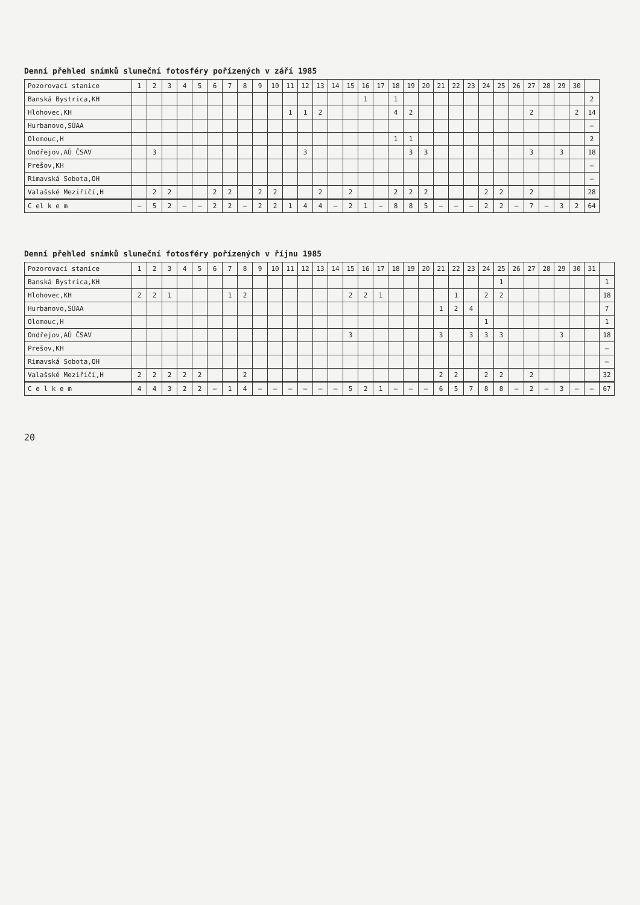Denní přehled snímků sluneční fotosféry pořízených v září 1985
| Pozorovací stanice | 1 | 2 | 3 | 4 | 5 | 6 | 7 | 8 | 9 | 10 | 11 | 12 | 13 | 14 | 15 | 16 | 17 | 18 | 19 | 20 | 21 | 22 | 23 | 24 | 25 | 26 | 27 | 28 | 29 | 30 | |
| --- | --- | --- | --- | --- | --- | --- | --- | --- | --- | --- | --- | --- | --- | --- | --- | --- | --- | --- | --- | --- | --- | --- | --- | --- | --- | --- | --- | --- | --- | --- | --- |
| Banská Bystrica,KH | | | | | | | | | | | | | | | | 1 | | 1 | | | | | | | | | | | | | 2 |
| Hlohovec,KH | | | | | | | | | | | 1 | 1 | 2 | | | | | 4 | 2 | | | | | | | | 2 | | | 2 | 14 |
| Hurbanovo,SÚAA | | | | | | | | | | | | | | | | | | | | | | | | | | | | | | | – |
| Olomouc,H | | | | | | | | | | | | | | | | | | 1 | 1 | | | | | | | | | | | | 2 |
| Ondřejov,AÚ ČSAV | | 3 | | | | | | | | | | 3 | | | | | | | 3 | 3 | | | | | | | 3 | | 3 | | 18 |
| Prešov,KH | | | | | | | | | | | | | | | | | | | | | | | | | | | | | | | – |
| Rimavská Sobota,OH | | | | | | | | | | | | | | | | | | | | | | | | | | | | | | | – |
| Valašské Meziříčí,H | | 2 | 2 | | | 2 | 2 | | 2 | 2 | | | 2 | | 2 | | | 2 | 2 | 2 | | | | 2 | 2 | | 2 | | | | 28 |
| C el k e m | – | 5 | 2 | – | – | 2 | 2 | – | 2 | 2 | 1 | 4 | 4 | – | 2 | 1 | – | 8 | 8 | 5 | – | – | – | 2 | 2 | – | 7 | – | 3 | 2 | 64 |
Denní přehled snímků sluneční fotosféry pořízených v říjnu 1985
| Pozorovací stanice | 1 | 2 | 3 | 4 | 5 | 6 | 7 | 8 | 9 | 10 | 11 | 12 | 13 | 14 | 15 | 16 | 17 | 18 | 19 | 20 | 21 | 22 | 23 | 24 | 25 | 26 | 27 | 28 | 29 | 30 | 31 | |
| --- | --- | --- | --- | --- | --- | --- | --- | --- | --- | --- | --- | --- | --- | --- | --- | --- | --- | --- | --- | --- | --- | --- | --- | --- | --- | --- | --- | --- | --- | --- | --- | --- |
| Banská Bystrica,KH | | | | | | | | | | | | | | | | | | | | | | | | | 1 | | | | | | | 1 |
| Hlohovec,KH | 2 | 2 | 1 | | | | 1 | 2 | | | | | | | 2 | 2 | 1 | | | | | 1 | | 2 | 2 | | | | | | | 18 |
| Hurbanovo,SÚAA | | | | | | | | | | | | | | | | | | | | | 1 | 2 | 4 | | | | | | | | | 7 |
| Olomouc,H | | | | | | | | | | | | | | | | | | | | | | | | 1 | | | | | | | | 1 |
| Ondřejov,AÚ ČSAV | | | | | | | | | | | | | | | 3 | | | | | | 3 | | 3 | 3 | 3 | | | | 3 | | | 18 |
| Prešov,KH | | | | | | | | | | | | | | | | | | | | | | | | | | | | | | | | – |
| Rimavská Sobota,OH | | | | | | | | | | | | | | | | | | | | | | | | | | | | | | | | – |
| Valašské Meziříčí,H | 2 | 2 | 2 | 2 | 2 | | | 2 | | | | | | | | | | | | | 2 | 2 | | 2 | 2 | | 2 | | | | | 32 |
| C e l k e m | 4 | 4 | 3 | 2 | 2 | – | 1 | 4 | – | – | – | – | – | – | 5 | 2 | 1 | – | – | – | 6 | 5 | 7 | 8 | 8 | – | 2 | – | 3 | – | – | 67 |
20